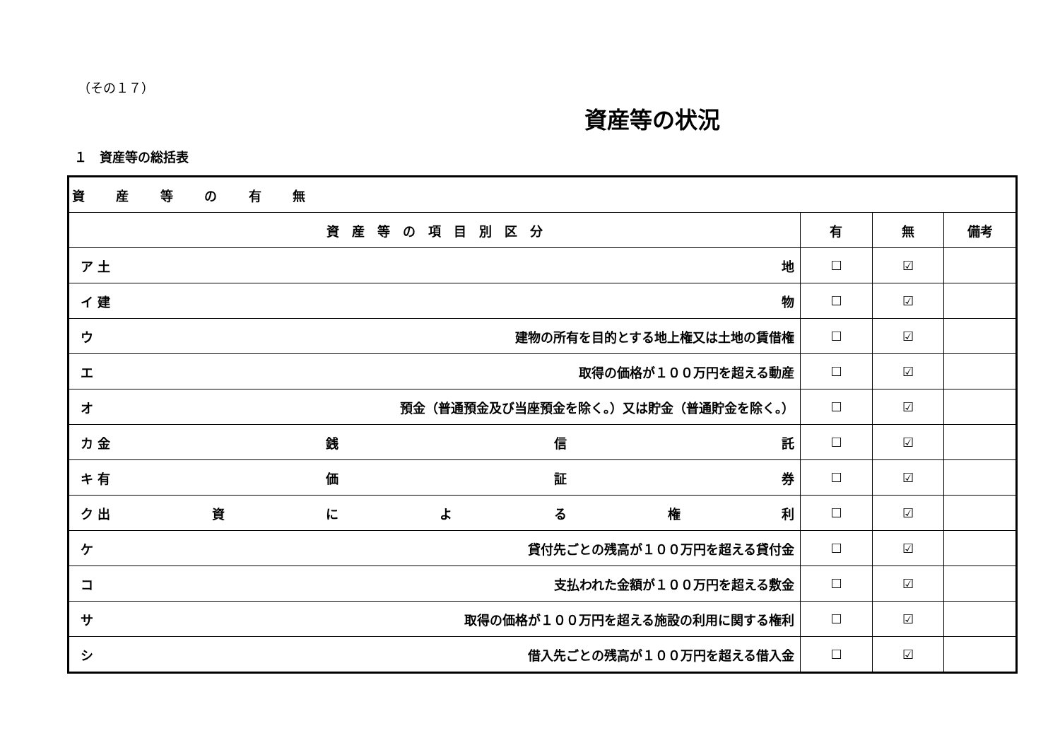（その１７）
資産等の状況
１　資産等の総括表
| 資 産 等 の 有 無 | | | |
| 資 産 等 の 項 目 別 区 分 | 有 | 無 | 備考 |
| ア 土 地 | ☐ | ☑ | |
| イ 建 物 | ☐ | ☑ | |
| ウ 建物の所有を目的とする地上権又は土地の賃借権 | ☐ | ☑ | |
| エ 取得の価格が１００万円を超える動産 | ☐ | ☑ | |
| オ 預金（普通預金及び当座預金を除く。）又は貯金（普通貯金を除く。） | ☐ | ☑ | |
| カ 金 銭 信 託 | ☐ | ☑ | |
| キ 有 価 証 券 | ☐ | ☑ | |
| ク 出 資 に よ る 権 利 | ☐ | ☑ | |
| ケ 貸付先ごとの残高が１００万円を超える貸付金 | ☐ | ☑ | |
| コ 支払われた金額が１００万円を超える敷金 | ☐ | ☑ | |
| サ 取得の価格が１００万円を超える施設の利用に関する権利 | ☐ | ☑ | |
| シ 借入先ごとの残高が１００万円を超える借入金 | ☐ | ☑ | |